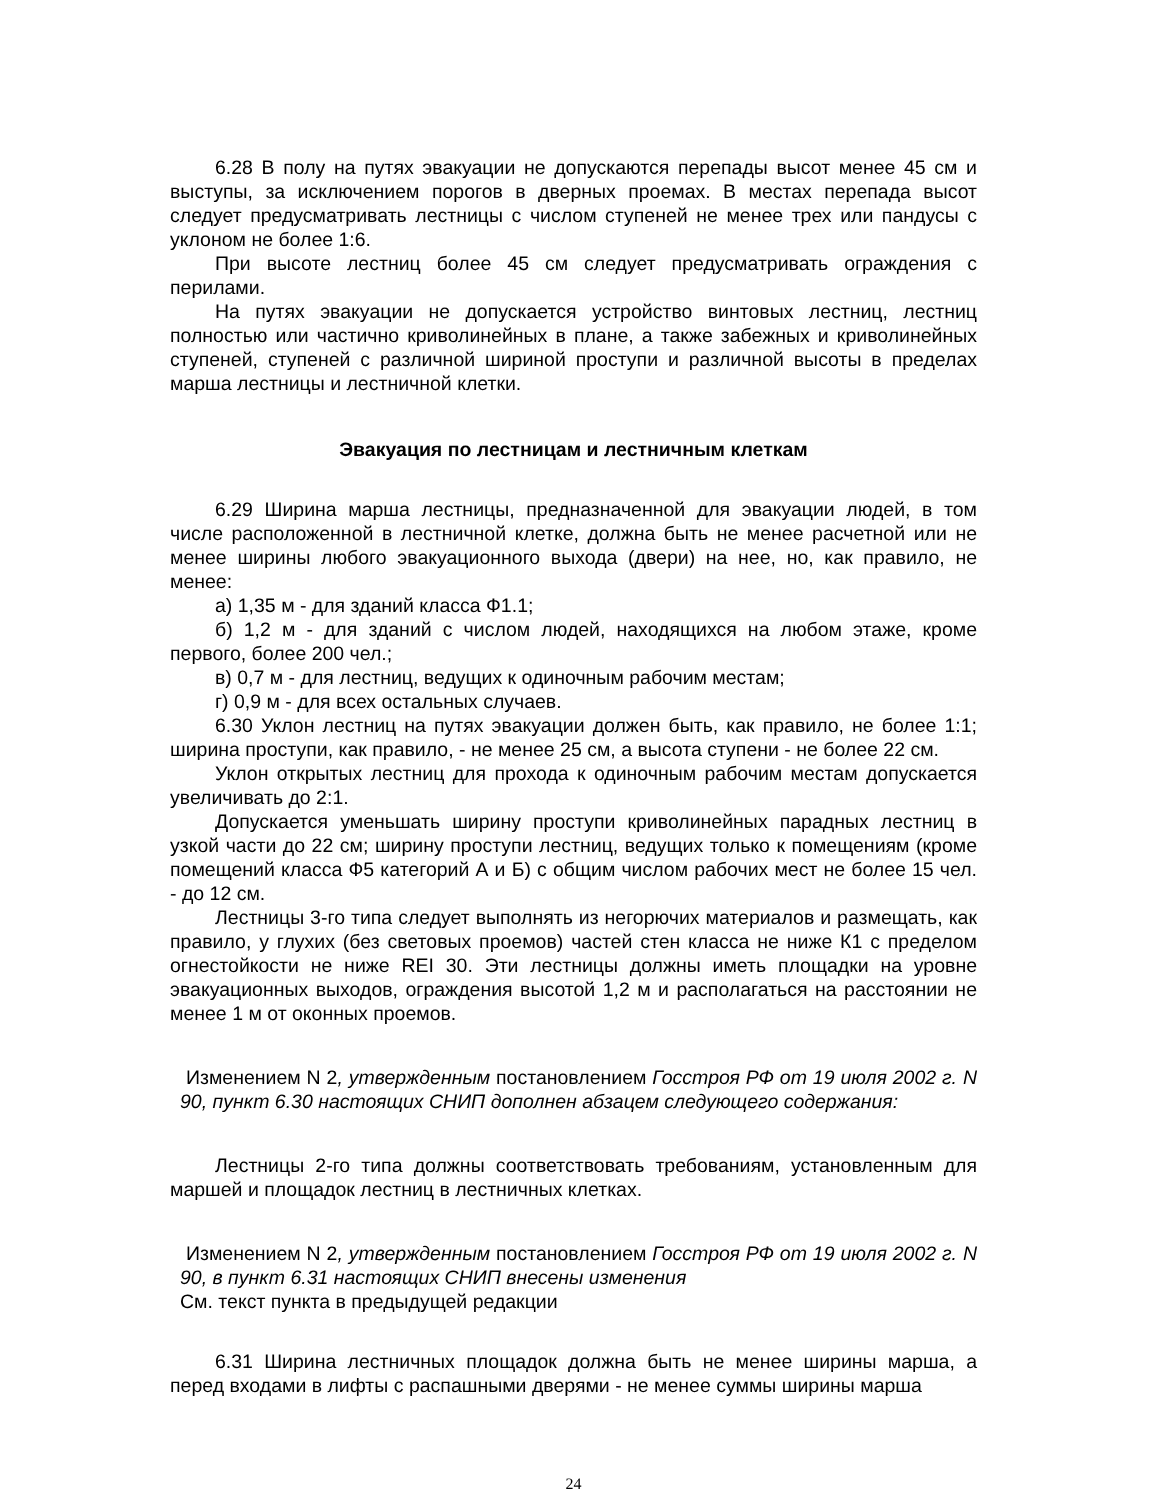6.28 В полу на путях эвакуации не допускаются перепады высот менее 45 см и выступы, за исключением порогов в дверных проемах. В местах перепада высот следует предусматривать лестницы с числом ступеней не менее трех или пандусы с уклоном не более 1:6.
При высоте лестниц более 45 см следует предусматривать ограждения с перилами.
На путях эвакуации не допускается устройство винтовых лестниц, лестниц полностью или частично криволинейных в плане, а также забежных и криволинейных ступеней, ступеней с различной шириной проступи и различной высоты в пределах марша лестницы и лестничной клетки.
Эвакуация по лестницам и лестничным клеткам
6.29 Ширина марша лестницы, предназначенной для эвакуации людей, в том числе расположенной в лестничной клетке, должна быть не менее расчетной или не менее ширины любого эвакуационного выхода (двери) на нее, но, как правило, не менее:
а) 1,35 м - для зданий класса Ф1.1;
б) 1,2 м - для зданий с числом людей, находящихся на любом этаже, кроме первого, более 200 чел.;
в) 0,7 м - для лестниц, ведущих к одиночным рабочим местам;
г) 0,9 м - для всех остальных случаев.
6.30 Уклон лестниц на путях эвакуации должен быть, как правило, не более 1:1; ширина проступи, как правило, - не менее 25 см, а высота ступени - не более 22 см.
Уклон открытых лестниц для прохода к одиночным рабочим местам допускается увеличивать до 2:1.
Допускается уменьшать ширину проступи криволинейных парадных лестниц в узкой части до 22 см; ширину проступи лестниц, ведущих только к помещениям (кроме помещений класса Ф5 категорий А и Б) с общим числом рабочих мест не более 15 чел. - до 12 см.
Лестницы 3-го типа следует выполнять из негорючих материалов и размещать, как правило, у глухих (без световых проемов) частей стен класса не ниже К1 с пределом огнестойкости не ниже REI 30. Эти лестницы должны иметь площадки на уровне эвакуационных выходов, ограждения высотой 1,2 м и располагаться на расстоянии не менее 1 м от оконных проемов.
Изменением N 2, утвержденным постановлением Госстроя РФ от 19 июля 2002 г. N 90, пункт 6.30 настоящих СНИП дополнен абзацем следующего содержания:
Лестницы 2-го типа должны соответствовать требованиям, установленным для маршей и площадок лестниц в лестничных клетках.
Изменением N 2, утвержденным постановлением Госстроя РФ от 19 июля 2002 г. N 90, в пункт 6.31 настоящих СНИП внесены изменения
См. текст пункта в предыдущей редакции
6.31 Ширина лестничных площадок должна быть не менее ширины марша, а перед входами в лифты с распашными дверями - не менее суммы ширины марша
24